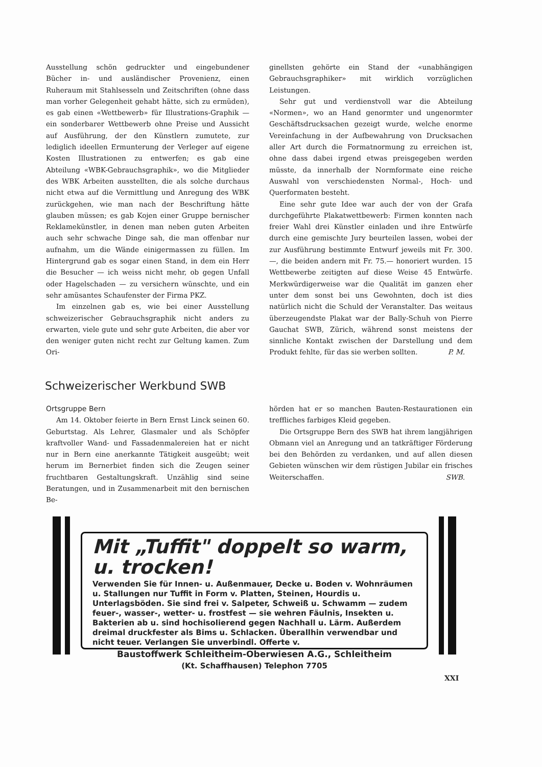Ausstellung schön gedruckter und eingebundener Bücher in- und ausländischer Provenienz, einen Ruheraum mit Stahlsesseln und Zeitschriften (ohne dass man vorher Gelegenheit gehabt hätte, sich zu ermüden), es gab einen «Wettbewerb» für Illustrations-Graphik — ein sonderbarer Wettbewerb ohne Preise und Aussicht auf Ausführung, der den Künstlern zumutete, zur lediglich ideellen Ermunterung der Verleger auf eigene Kosten Illustrationen zu entwerfen; es gab eine Abteilung «WBK-Gebrauchsgraphik», wo die Mitglieder des WBK Arbeiten ausstellten, die als solche durchaus nicht etwa auf die Vermittlung und Anregung des WBK zurückgehen, wie man nach der Beschriftung hätte glauben müssen; es gab Kojen einer Gruppe bernischer Reklamekünstler, in denen man neben guten Arbeiten auch sehr schwache Dinge sah, die man offenbar nur aufnahm, um die Wände einigermassen zu füllen. Im Hintergrund gab es sogar einen Stand, in dem ein Herr die Besucher — ich weiss nicht mehr, ob gegen Unfall oder Hagelschaden — zu versichern wünschte, und ein sehr amüsantes Schaufenster der Firma PKZ.
Im einzelnen gab es, wie bei einer Ausstellung schweizerischer Gebrauchsgraphik nicht anders zu erwarten, viele gute und sehr gute Arbeiten, die aber vor den weniger guten nicht recht zur Geltung kamen. Zum Ori-
ginellsten gehörte ein Stand der «unabhängigen Gebrauchsgraphiker» mit wirklich vorzüglichen Leistungen.
Sehr gut und verdienstvoll war die Abteilung «Normen», wo an Hand genormter und ungenormter Geschäftsdrucksachen gezeigt wurde, welche enorme Vereinfachung in der Aufbewahrung von Drucksachen aller Art durch die Formatnormung zu erreichen ist, ohne dass dabei irgend etwas preisgegeben werden müsste, da innerhalb der Normformate eine reiche Auswahl von verschiedensten Normal-, Hoch- und Querformaten besteht.
Eine sehr gute Idee war auch der von der Grafa durchgeführte Plakatwettbewerb: Firmen konnten nach freier Wahl drei Künstler einladen und ihre Entwürfe durch eine gemischte Jury beurteilen lassen, wobei der zur Ausführung bestimmte Entwurf jeweils mit Fr. 300.—, die beiden andern mit Fr. 75.— honoriert wurden. 15 Wettbewerbe zeitigten auf diese Weise 45 Entwürfe. Merkwürdigerweise war die Qualität im ganzen eher unter dem sonst bei uns Gewohnten, doch ist dies natürlich nicht die Schuld der Veranstalter. Das weitaus überzeugendste Plakat war der Bally-Schuh von Pierre Gauchat SWB, Zürich, während sonst meistens der sinnliche Kontakt zwischen der Darstellung und dem Produkt fehlte, für das sie werben sollten. P. M.
Schweizerischer Werkbund SWB
Ortsgruppe Bern
Am 14. Oktober feierte in Bern Ernst Linck seinen 60. Geburtstag. Als Lehrer, Glasmaler und als Schöpfer kraftvoller Wand- und Fassadenmalereien hat er nicht nur in Bern eine anerkannte Tätigkeit ausgeübt; weit herum im Bernerbiet finden sich die Zeugen seiner fruchtbaren Gestaltungskraft. Unzählig sind seine Beratungen, und in Zusammenarbeit mit den bernischen Be-
hörden hat er so manchen Bauten-Restaurationen ein treffliches farbiges Kleid gegeben.
Die Ortsgruppe Bern des SWB hat ihrem langjährigen Obmann viel an Anregung und an tatkräftiger Förderung bei den Behörden zu verdanken, und auf allen diesen Gebieten wünschen wir dem rüstigen Jubilar ein frisches Weiterschaffen. SWB.
Mit „Tuffit" doppelt so warm, u. trocken!
Verwenden Sie für Innen- u. Außenmauer, Decke u. Boden v. Wohnräumen u. Stallungen nur Tuffit in Form v. Platten, Steinen, Hourdis u. Unterlagsböden. Sie sind frei v. Salpeter, Schweiß u. Schwamm — zudem feuer-, wasser-, wetter- u. frostfest — sie wehren Fäulnis, Insekten u. Bakterien ab u. sind hochisolierend gegen Nachhall u. Lärm. Außerdem dreimal druckfester als Bims u. Schlacken. Überallhin verwendbar und nicht teuer. Verlangen Sie unverbindl. Offerte v.
Baustoffwerk Schleitheim-Oberwiesen A.G., Schleitheim
(Kt. Schaffhausen) Telephon 7705
XXI